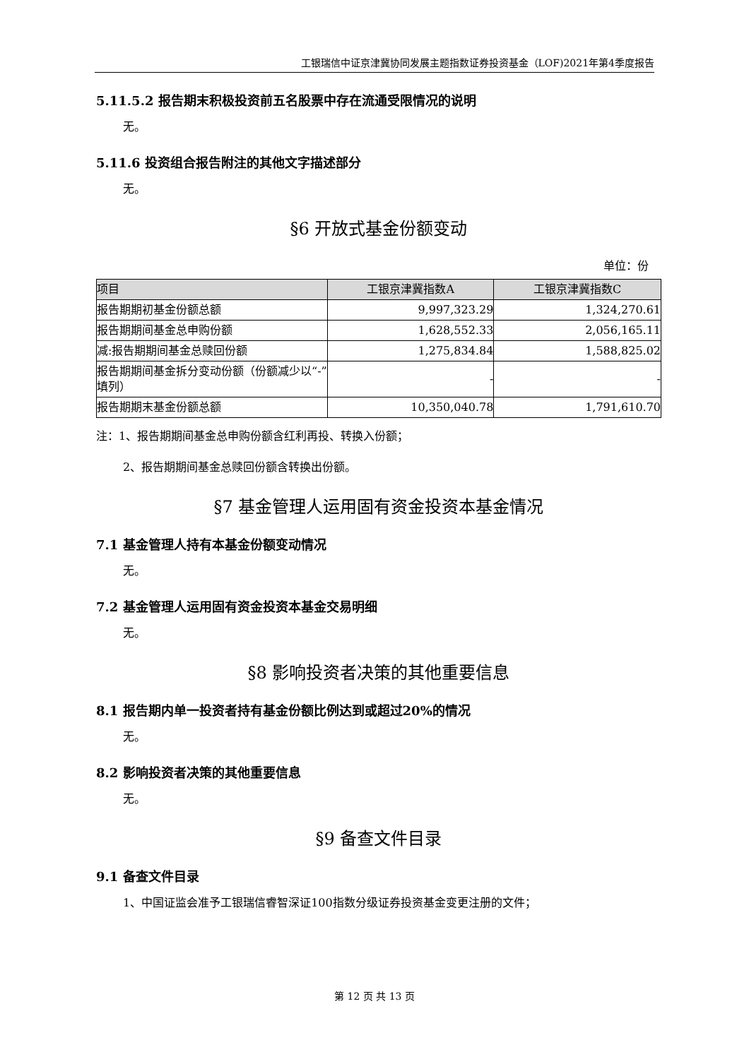工银瑞信中证京津冀协同发展主题指数证券投资基金（LOF)2021年第4季度报告
5.11.5.2 报告期末积极投资前五名股票中存在流通受限情况的说明
无。
5.11.6 投资组合报告附注的其他文字描述部分
无。
§6 开放式基金份额变动
单位：份
| 项目 | 工银京津冀指数A | 工银京津冀指数C |
| --- | --- | --- |
| 报告期期初基金份额总额 | 9,997,323.29 | 1,324,270.61 |
| 报告期期间基金总申购份额 | 1,628,552.33 | 2,056,165.11 |
| 减:报告期期间基金总赎回份额 | 1,275,834.84 | 1,588,825.02 |
| 报告期期间基金拆分变动份额（份额减少以“-”填列） | - | - |
| 报告期期末基金份额总额 | 10,350,040.78 | 1,791,610.70 |
注：1、报告期期间基金总申购份额含红利再投、转换入份额；
2、报告期期间基金总赎回份额含转换出份额。
§7 基金管理人运用固有资金投资本基金情况
7.1 基金管理人持有本基金份额变动情况
无。
7.2 基金管理人运用固有资金投资本基金交易明细
无。
§8 影响投资者决策的其他重要信息
8.1 报告期内单一投资者持有基金份额比例达到或超过20%的情况
无。
8.2 影响投资者决策的其他重要信息
无。
§9 备查文件目录
9.1 备查文件目录
1、中国证监会准予工银瑞信睿智深证100指数分级证券投资基金变更注册的文件；
第 12 页 共 13 页